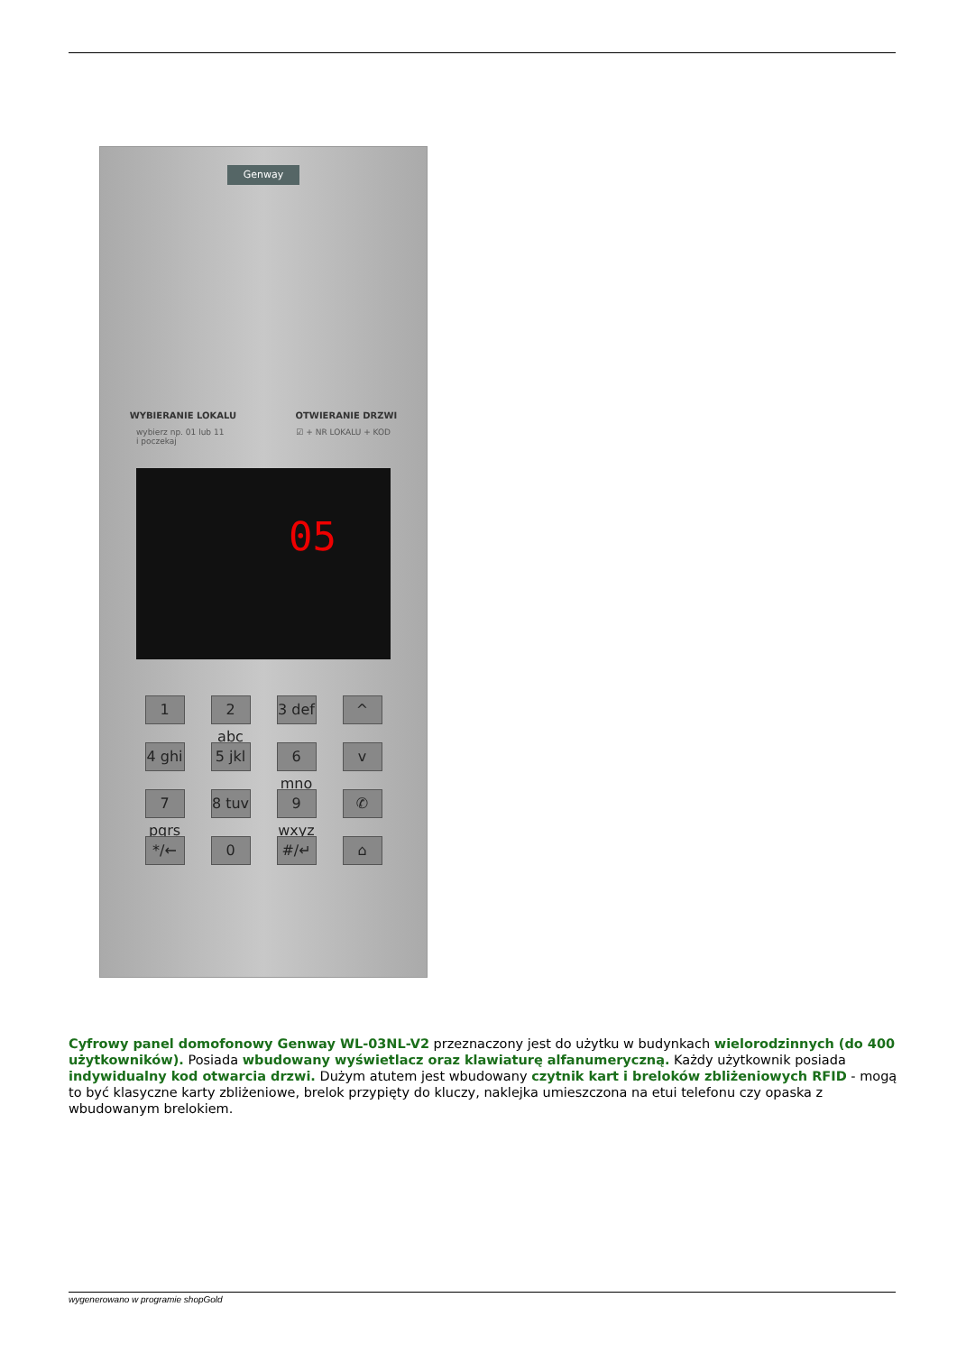Genway
WYBIERANIE LOKALU OTWIERANIE DRZWI
wybierz np. 01 lub 11
i poczekaj ☑ + NR LOKALU + KOD
05
1 2 abc 3 def ^ 4 ghi 5 jkl 6 mno v 7 pqrs 8 tuv 9 wxyz ✆ */← 0 #/↵ ⌂
Cyfrowy panel domofonowy Genway WL-03NL-V2 przeznaczony jest do użytku w budynkach wielorodzinnych (do 400 użytkowników). Posiada wbudowany wyświetlacz oraz klawiaturę alfanumeryczną. Każdy użytkownik posiada indywidualny kod otwarcia drzwi. Dużym atutem jest wbudowany czytnik kart i breloków zbliżeniowych RFID - mogą to być klasyczne karty zbliżeniowe, brelok przypięty do kluczy, naklejka umieszczona na etui telefonu czy opaska z wbudowanym brelokiem.
wygenerowano w programie shopGold